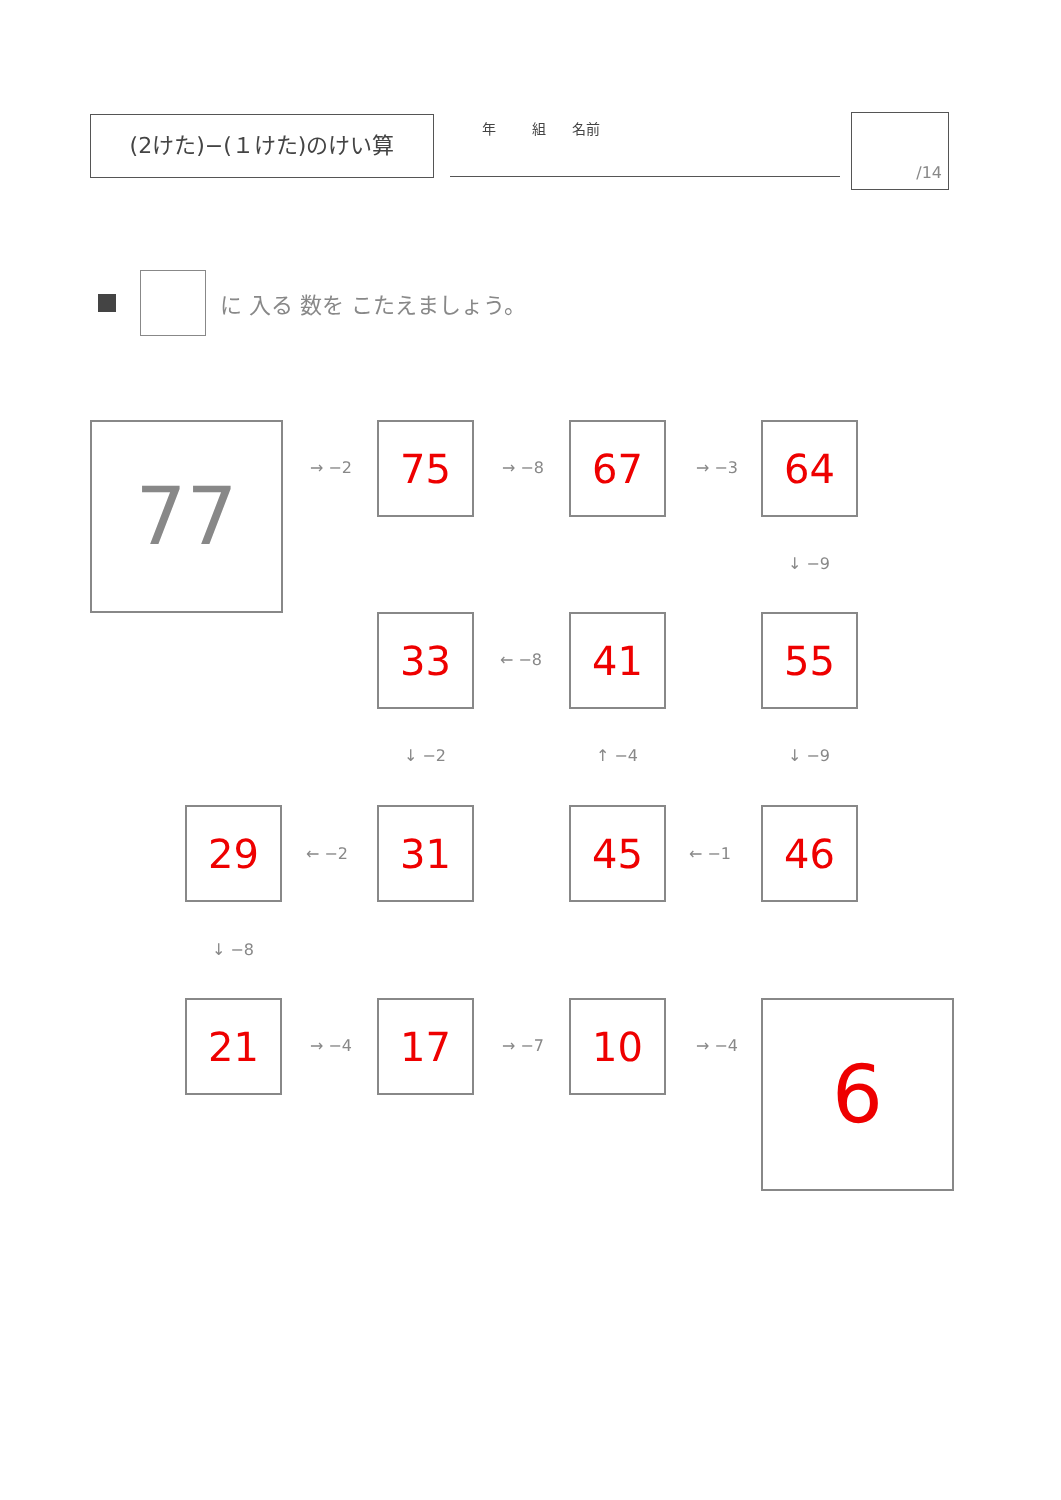(2けた)−(１けた)のけい算 年 組 名前 /14
に 入る 数を こたえましょう。
77 → −2 75 → −8 67 → −3 64
↓ −9
33 ← −8 41 55
↓ −2 ↑ −4 ↓ −9
29 ← −2 31 45 ← −1 46
↓ −8
21 → −4 17 → −7 10 → −4 6